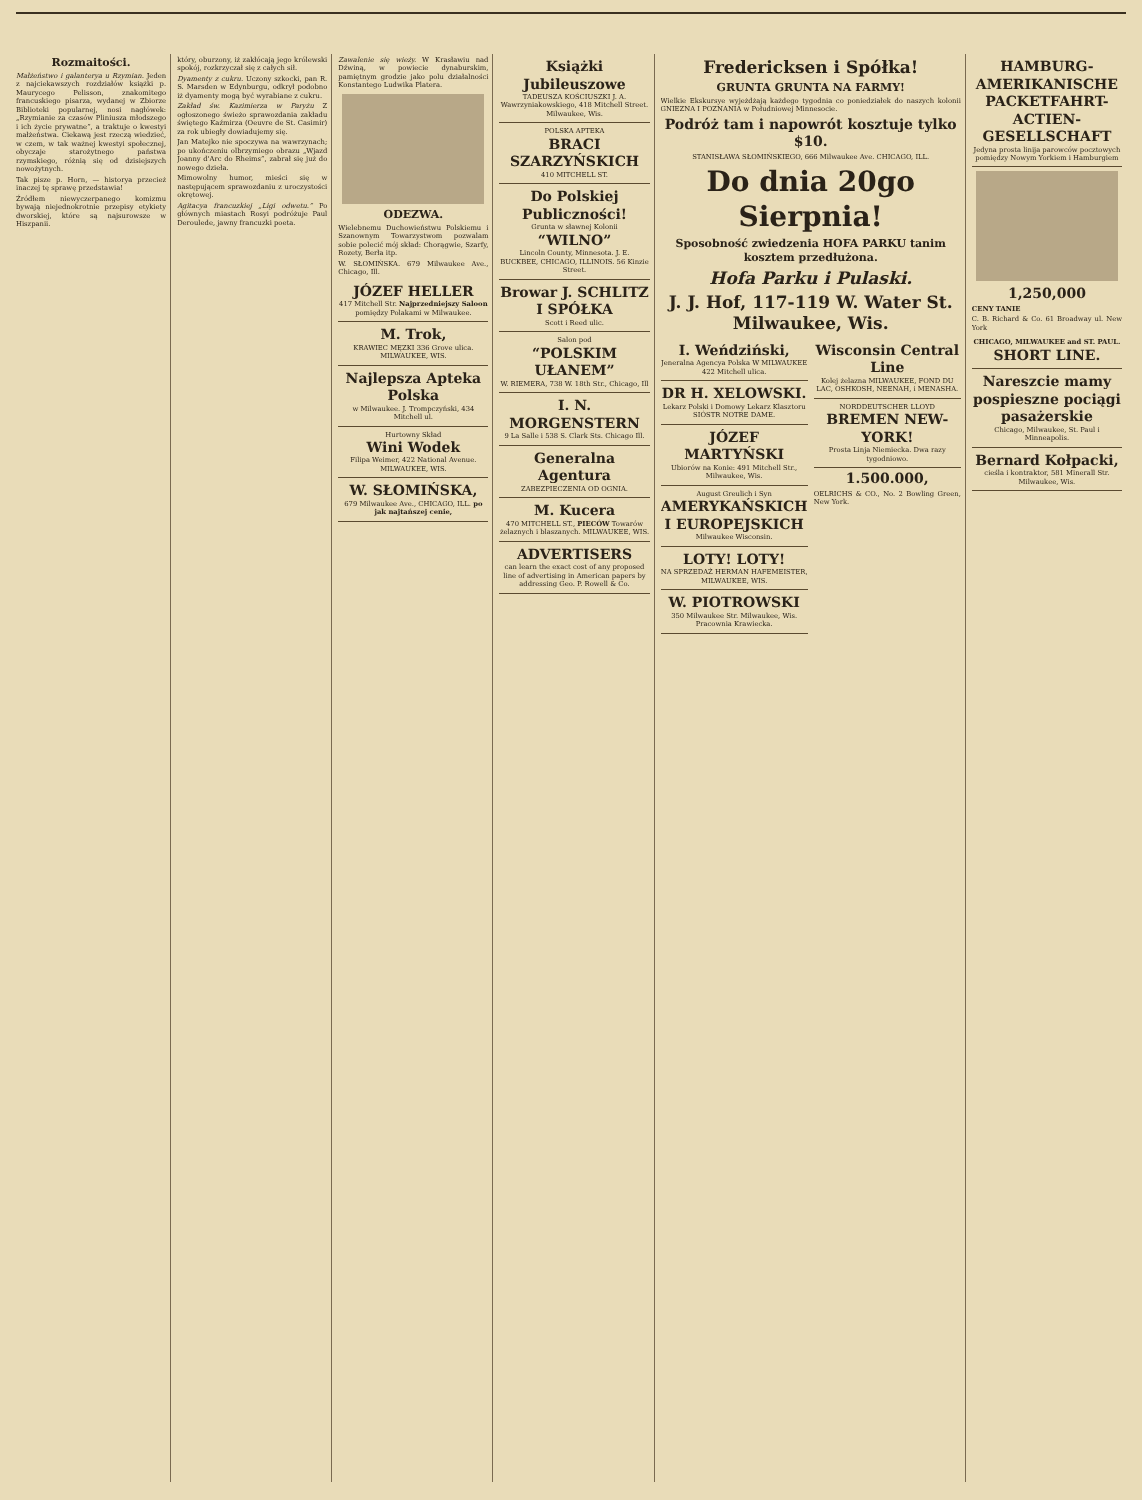Rozmaitości.
Małżeństwo i galanterya u Rzymian. Jeden z najciekawszych rozdziałów książki p. Maurycego Pelisson, znakomitego francuskiego pisarza, wydanej w Zbiorze Biblioteki popularnej, nosi nagłówek: „Rzymianie za czasów Pliniusza młodszego i ich życie prywatne”, a traktuje o kwestyi małżeństwa. Ciekawą jest rzeczą wiedzieć, w czem, w tak ważnej kwestyi społecznej, obyczaje starożytnego państwa rzymskiego, różnią się od dzisiejszych nowożytnych.
Tak pisze p. Horn, — historya przecież inaczej tę sprawę przedstawia!
Źródłem niewyczerpanego komizmu bywają niejednokrotnie przepisy etykiety dworskiej, które są najsurowsze w Hiszpanii.
który, oburzony, iż zakłócają jego królewski spokój, rozkrzyczał się z całych sił.
Dyamenty z cukru. Uczony szkocki, pan R. S. Marsden w Edynburgu, odkrył podobno iż dyamenty mogą być wyrabiane z cukru.
Zakład św. Kazimierza w Paryżu Z ogłoszonego świeżo sprawozdania zakładu świętego Kaźmirza (Oeuvre de St. Casimir) za rok ubiegły dowiadujemy się.
Jan Matejko nie spoczywa na wawrzynach; po ukończeniu olbrzymiego obrazu „Wjazd Joanny d'Arc do Rheims”, zabrał się już do nowego dzieła.
Mimowolny humor, mieści się w następującem sprawozdaniu z uroczystości okrętowej.
Agitacya francuzkiej „Ligi odwetu.” Po głównych miastach Rosyi podróżuje Paul Deroulede, jawny francuzki poeta.
Zawalenie się wieży. W Krasławiu nad Dźwiną, w powiecie dynaburskim, pamiętnym grodzie jako polu działalności Konstantego Ludwika Platera.
ODEZWA.
Wielebnemu Duchowieństwu Polskiemu i Szanownym Towarzystwom pozwalam sobie polecić mój skład: Chorągwie, Szarfy, Rozety, Berła itp.
W. SŁOMIŃSKA. 679 Milwaukee Ave., Chicago, Ill.
JÓZEF HELLER
417 Mitchell Str. Najprzedniejszy Saloon pomiędzy Polakami w Milwaukee.
M. Trok,
KRAWIEC MĘZKI 336 Grove ulica. MILWAUKEE, WIS.
Najlepsza Apteka Polska
w Milwaukee. J. Trompczyński, 434 Mitchell ul.
Hurtowny Skład
Wini Wodek
Filipa Weimer, 422 National Avenue. MILWAUKEE, WIS.
W. SŁOMIŃSKA,
679 Milwaukee Ave., CHICAGO, ILL. po jak najtańszej cenie,
Książki Jubileuszowe
TADEUSZA KOŚCIUSZKI J. A. Wawrzyniakowskiego, 418 Mitchell Street. Milwaukee, Wis.
POLSKA APTEKA
BRACI SZARZYŃSKICH
410 MITCHELL ST.
Do Polskiej Publiczności!
Grunta w sławnej Kolonii
“WILNO”
Lincoln County, Minnesota. J. E. BUCKBEE, CHICAGO, ILLINOIS. 56 Kinzie Street.
Browar J. SCHLITZ I SPÓŁKA
Scott i Reed ulic.
Salon pod
“POLSKIM UŁANEM”
W. RIEMERA, 738 W. 18th Str., Chicago, Ill
I. N. MORGENSTERN
9 La Salle i 538 S. Clark Sts. Chicago Ill.
Generalna Agentura
ZABEZPIECZENIA OD OGNIA.
M. Kucera
470 MITCHELL ST., PIECÓW Towarów żelaznych i blaszanych. MILWAUKEE, WIS.
ADVERTISERS
can learn the exact cost of any proposed line of advertising in American papers by addressing Geo. P. Rowell & Co.
Fredericksen i Spółka!
GRUNTA GRUNTA NA FARMY!
Wielkie Ekskursye wyjeżdżają każdego tygodnia co poniedziałek do naszych kolonii GNIEZNA I POZNANIA w Południowej Minnesocie.
Podróż tam i napowrót kosztuje tylko $10.
STANISŁAWA SŁOMIŃSKIEGO, 666 Milwaukee Ave. CHICAGO, ILL.
Do dnia 20go Sierpnia!
Sposobność zwiedzenia HOFA PARKU tanim kosztem przedłużona.
Hofa Parku i Pulaski.
J. J. Hof, 117-119 W. Water St. Milwaukee, Wis.
I. Weńdziński,
Jeneralna Agencya Polska W MILWAUKEE 422 Mitchell ulica.
DR H. XELOWSKI.
Lekarz Polski i Domowy Lekarz Klasztoru SIÓSTR NOTRE DAME.
JÓZEF MARTYŃSKI
Ubiorów na Konie: 491 Mitchell Str., Milwaukee, Wis.
August Greulich i Syn
AMERYKAŃSKICH I EUROPEJSKICH
Milwaukee Wisconsin.
LOTY! LOTY!
NA SPRZEDAŻ HERMAN HAFEMEISTER, MILWAUKEE, WIS.
W. PIOTROWSKI
350 Milwaukee Str. Milwaukee, Wis. Pracownia Krawiecka.
Wisconsin Central Line
Kolej żelazna MILWAUKEE, FOND DU LAC, OSHKOSH, NEENAH, i MENASHA.
NORDDEUTSCHER LLOYD
BREMEN NEW-YORK!
Prosta Linja Niemiecka. Dwa razy tygodniowo.
1.500.000,
OELRICHS & CO., No. 2 Bowling Green, New York.
HAMBURG-AMERIKANISCHE PACKETFAHRT-ACTIEN-GESELLSCHAFT
Jedyna prosta linija parowców pocztowych pomiędzy Nowym Yorkiem i Hamburgiem
1,250,000
CENY TANIE
C. B. Richard & Co. 61 Broadway ul. New York
CHICAGO, MILWAUKEE and ST. PAUL.
SHORT LINE.
Nareszcie mamy pospieszne pociągi pasażerskie
Chicago, Milwaukee, St. Paul i Minneapolis.
Bernard Kołpacki,
cieśla i kontraktor, 581 Minerall Str. Milwaukee, Wis.